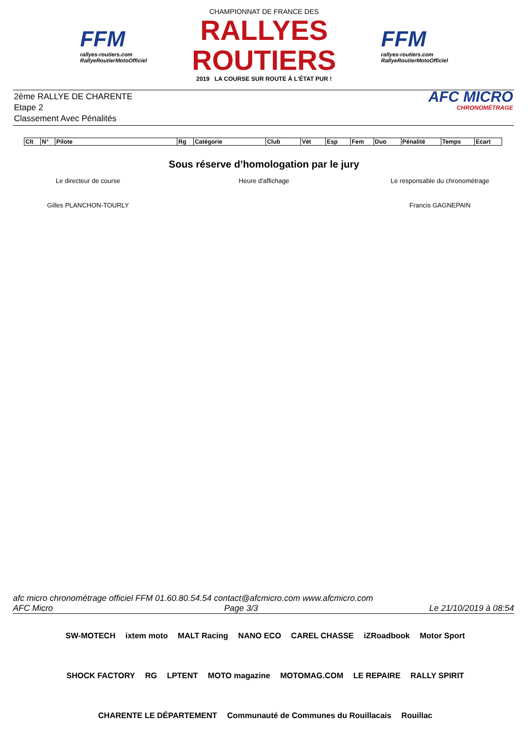FFM
rallyes-routiers.com
RallyeRoutierMotoOfficiel
CHAMPIONNAT DE FRANCE DES
RALLYES ROUTIERS
2019 LA COURSE SUR ROUTE À L'ÉTAT PUR !
FFM
rallyes-routiers.com
RallyeRoutierMotoOfficiel
2ème RALLYE DE CHARENTE
Etape 2
Classement Avec Pénalités
AFC MICRO
CHRONOMÉTRAGE
| Clt | N° | Pilote | Rg | Catégorie | Club | Vét | Esp | Fem | Duo | Pénalité | Temps | Ecart |
| --- | --- | --- | --- | --- | --- | --- | --- | --- | --- | --- | --- | --- |
Sous réserve d’homologation par le jury
Le directeur de course Heure d'affichage Le responsable du chronométrage
Gilles PLANCHON-TOURLY Francis GAGNEPAIN
afc micro chronométrage officiel FFM 01.60.80.54.54 contact@afcmicro.com www.afcmicro.com
AFC Micro Page 3/3 Le 21/10/2019 à 08:54
SW-MOTECH ixtem moto MALT Racing NANO ECO CAREL CHASSE iZRoadbook Motor Sport SHOCK FACTORY RG LPTENT MOTO magazine MOTOMAG.COM LE REPAIRE RALLY SPIRIT CHARENTE LE DÉPARTEMENT Communauté de Communes du Rouillacais Rouillac